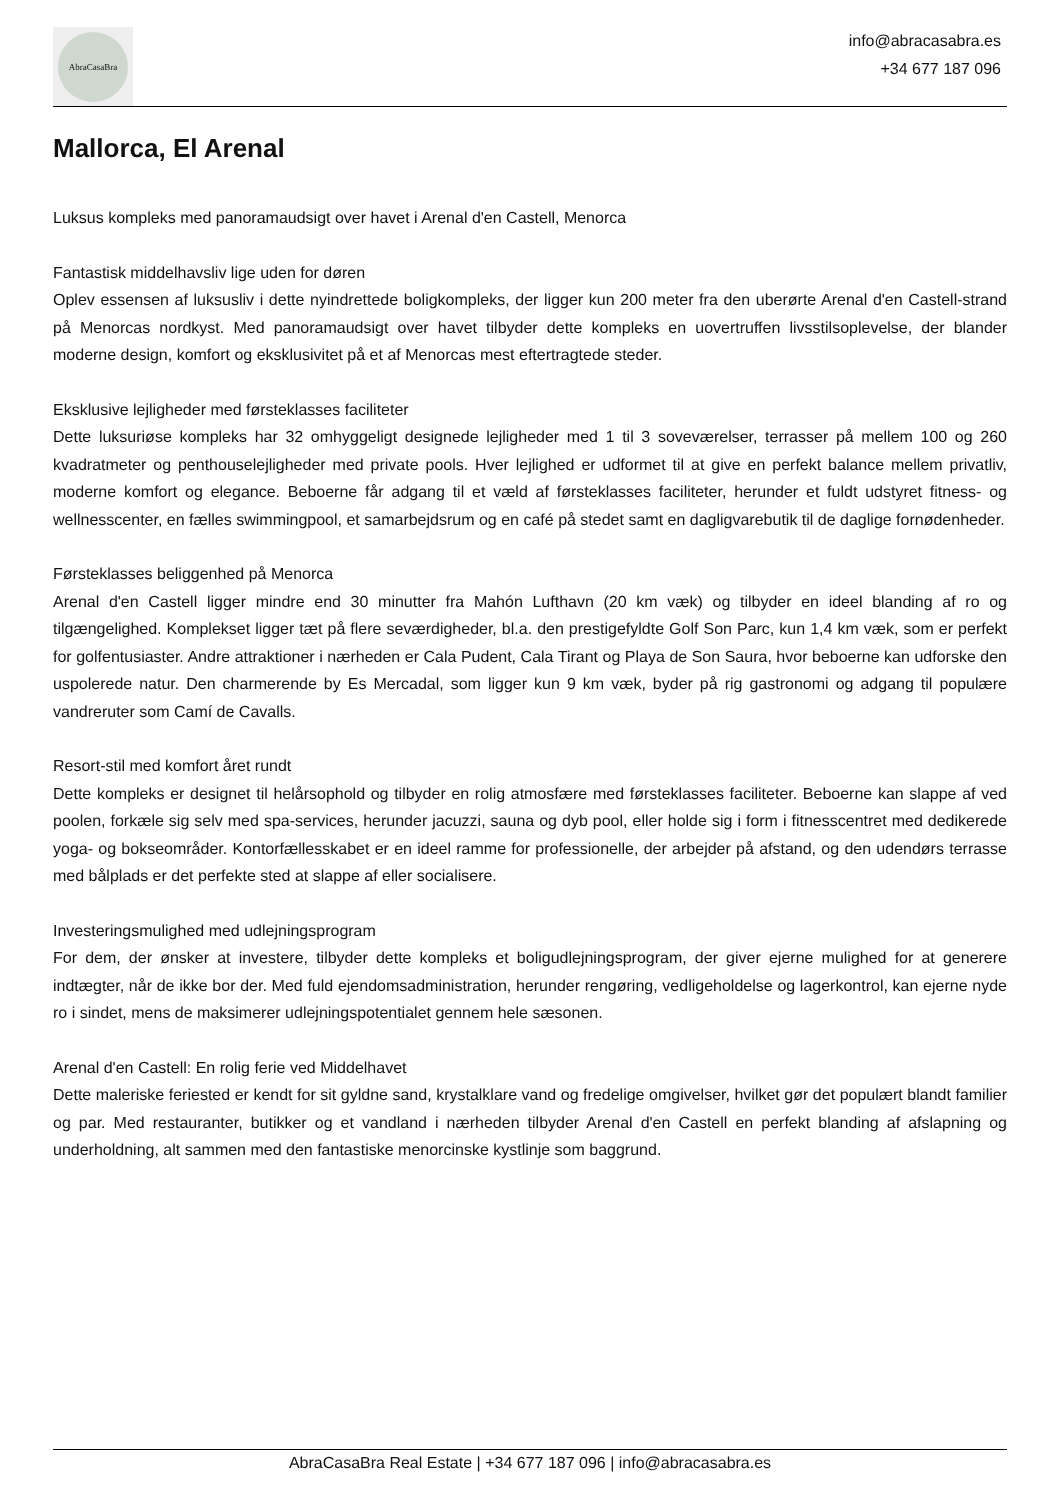AbraCasaBra
info@abracasabra.es
+34 677 187 096
Mallorca, El Arenal
Luksus kompleks med panoramaudsigt over havet i Arenal d'en Castell, Menorca
Fantastisk middelhavsliv lige uden for døren
Oplev essensen af luksusliv i dette nyindrettede boligkompleks, der ligger kun 200 meter fra den uberørte Arenal d'en Castell-strand på Menorcas nordkyst. Med panoramaudsigt over havet tilbyder dette kompleks en uovertruffen livsstilsoplevelse, der blander moderne design, komfort og eksklusivitet på et af Menorcas mest eftertragtede steder.
Eksklusive lejligheder med førsteklasses faciliteter
Dette luksuriøse kompleks har 32 omhyggeligt designede lejligheder med 1 til 3 soveværelser, terrasser på mellem 100 og 260 kvadratmeter og penthouselejligheder med private pools. Hver lejlighed er udformet til at give en perfekt balance mellem privatliv, moderne komfort og elegance. Beboerne får adgang til et væld af førsteklasses faciliteter, herunder et fuldt udstyret fitness- og wellnesscenter, en fælles swimmingpool, et samarbejdsrum og en café på stedet samt en dagligvarebutik til de daglige fornødenheder.
Førsteklasses beliggenhed på Menorca
Arenal d'en Castell ligger mindre end 30 minutter fra Mahón Lufthavn (20 km væk) og tilbyder en ideel blanding af ro og tilgængelighed. Komplekset ligger tæt på flere seværdigheder, bl.a. den prestigefyldte Golf Son Parc, kun 1,4 km væk, som er perfekt for golfentusiaster. Andre attraktioner i nærheden er Cala Pudent, Cala Tirant og Playa de Son Saura, hvor beboerne kan udforske den uspolerede natur. Den charmerende by Es Mercadal, som ligger kun 9 km væk, byder på rig gastronomi og adgang til populære vandreruter som Camí de Cavalls.
Resort-stil med komfort året rundt
Dette kompleks er designet til helårsophold og tilbyder en rolig atmosfære med førsteklasses faciliteter. Beboerne kan slappe af ved poolen, forkæle sig selv med spa-services, herunder jacuzzi, sauna og dyb pool, eller holde sig i form i fitnesscentret med dedikerede yoga- og bokseområder. Kontorfællesskabet er en ideel ramme for professionelle, der arbejder på afstand, og den udendørs terrasse med bålplads er det perfekte sted at slappe af eller socialisere.
Investeringsmulighed med udlejningsprogram
For dem, der ønsker at investere, tilbyder dette kompleks et boligudlejningsprogram, der giver ejerne mulighed for at generere indtægter, når de ikke bor der. Med fuld ejendomsadministration, herunder rengøring, vedligeholdelse og lagerkontrol, kan ejerne nyde ro i sindet, mens de maksimerer udlejningspotentialet gennem hele sæsonen.
Arenal d'en Castell: En rolig ferie ved Middelhavet
Dette maleriske feriested er kendt for sit gyldne sand, krystalklare vand og fredelige omgivelser, hvilket gør det populært blandt familier og par. Med restauranter, butikker og et vandland i nærheden tilbyder Arenal d'en Castell en perfekt blanding af afslapning og underholdning, alt sammen med den fantastiske menorcinske kystlinje som baggrund.
AbraCasaBra Real Estate | +34 677 187 096 | info@abracasabra.es